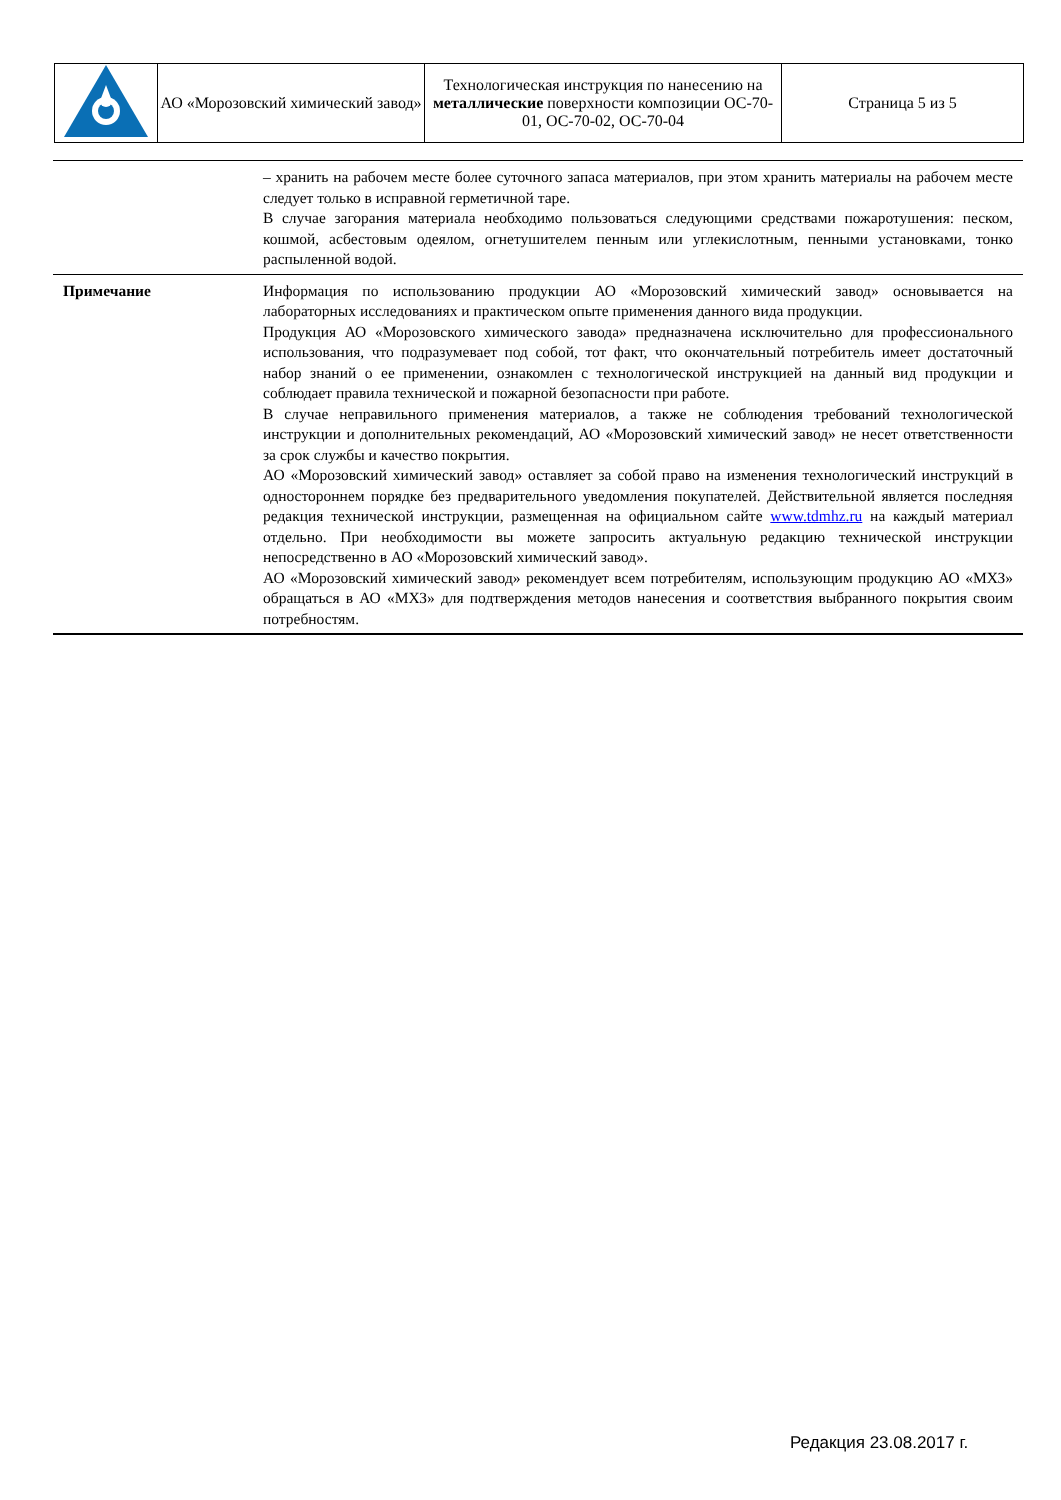| | АО «Морозовский химический завод» | Технологическая инструкция по нанесению на металлические поверхности композиции ОС-70-01, ОС-70-02, ОС-70-04 | Страница 5 из 5 |
| | – хранить на рабочем месте более суточного запаса материалов, при этом хранить материалы на рабочем месте следует только в исправной герметичной таре. В случае загорания материала необходимо пользоваться следующими средствами пожаротушения: песком, кошмой, асбестовым одеялом, огнетушителем пенным или углекислотным, пенными установками, тонко распыленной водой. |
| Примечание | Информация по использованию продукции АО «Морозовский химический завод» основывается на лабораторных исследованиях и практическом опыте применения данного вида продукции. Продукция АО «Морозовского химического завода» предназначена исключительно для профессионального использования, что подразумевает под собой, тот факт, что окончательный потребитель имеет достаточный набор знаний о ее применении, ознакомлен с технологической инструкцией на данный вид продукции и соблюдает правила технической и пожарной безопасности при работе. В случае неправильного применения материалов, а также не соблюдения требований технологической инструкции и дополнительных рекомендаций, АО «Морозовский химический завод» не несет ответственности за срок службы и качество покрытия. АО «Морозовский химический завод» оставляет за собой право на изменения технологический инструкций в одностороннем порядке без предварительного уведомления покупателей. Действительной является последняя редакция технической инструкции, размещенная на официальном сайте www.tdmhz.ru на каждый материал отдельно. При необходимости вы можете запросить актуальную редакцию технической инструкции непосредственно в АО «Морозовский химический завод». АО «Морозовский химический завод» рекомендует всем потребителям, использующим продукцию АО «МХЗ» обращаться в АО «МХЗ» для подтверждения методов нанесения и соответствия выбранного покрытия своим потребностям. |
Редакция 23.08.2017 г.